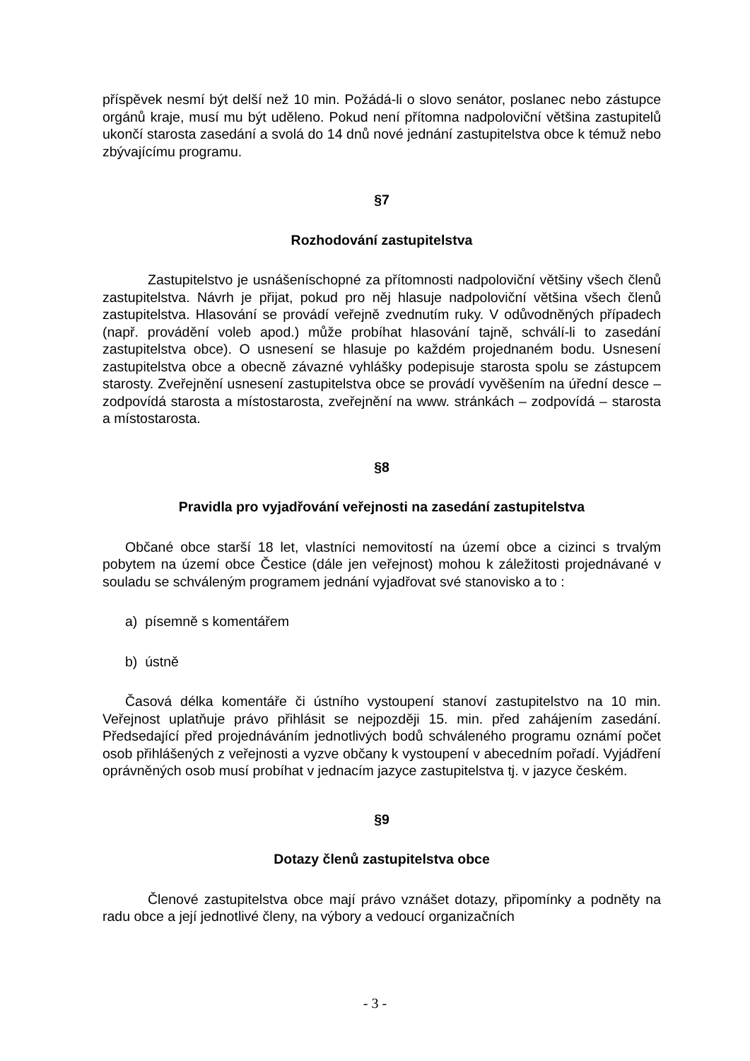příspěvek nesmí být delší než 10 min. Požádá-li o slovo senátor, poslanec nebo zástupce orgánů kraje, musí mu být uděleno. Pokud není přítomna nadpoloviční většina zastupitelů ukončí starosta zasedání a svolá do 14 dnů nové jednání zastupitelstva obce k témuž nebo zbývajícímu programu.
§7
Rozhodování zastupitelstva
Zastupitelstvo je usnášeníschopné za přítomnosti nadpoloviční většiny všech členů zastupitelstva. Návrh je přijat, pokud pro něj hlasuje nadpoloviční většina všech členů zastupitelstva. Hlasování se provádí veřejně zvednutím ruky. V odůvodněných případech (např. provádění voleb apod.) může probíhat hlasování tajně, schválí-li to zasedání zastupitelstva obce). O usnesení se hlasuje po každém projednaném bodu. Usnesení zastupitelstva obce a obecně závazné vyhlášky podepisuje starosta spolu se zástupcem starosty. Zveřejnění usnesení zastupitelstva obce se provádí vyvěšením na úřední desce – zodpovídá starosta a místostarosta, zveřejnění na www. stránkách – zodpovídá – starosta a místostarosta.
§8
Pravidla pro vyjadřování veřejnosti na zasedání zastupitelstva
Občané obce starší 18 let, vlastníci nemovitostí na území obce a cizinci s trvalým pobytem na území obce Čestice (dále jen veřejnost) mohou k záležitosti projednávané v souladu se schváleným programem jednání vyjadřovat své stanovisko a to :
a) písemně s komentářem
b) ústně
Časová délka komentáře či ústního vystoupení stanoví zastupitelstvo na 10 min. Veřejnost uplatňuje právo přihlásit se nejpozději 15. min. před zahájením zasedání. Předsedající před projednáváním jednotlivých bodů schváleného programu oznámí počet osob přihlášených z veřejnosti a vyzve občany k vystoupení v abecedním pořadí. Vyjádření oprávněných osob musí probíhat v jednacím jazyce zastupitelstva tj. v jazyce českém.
§9
Dotazy členů zastupitelstva obce
Členové zastupitelstva obce mají právo vznášet dotazy, připomínky a podněty na radu obce a její jednotlivé členy, na výbory a vedoucí organizačních
- 3 -